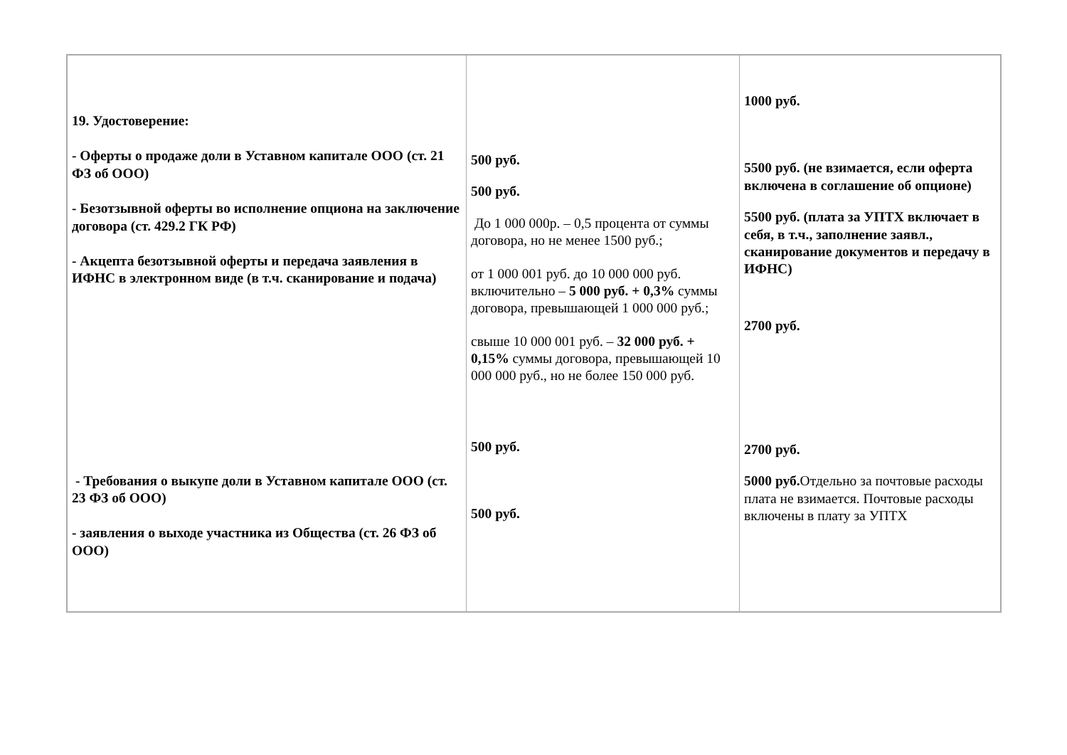| 19. Удостоверение: - Оферты о продаже доли в Уставном капитале ООО (ст. 21 ФЗ об ООО) - Безотзывной оферты во исполнение опциона на заключение договора (ст. 429.2 ГК РФ) - Акцепта безотзывной оферты и передача заявления в ИФНС в электронном виде (в т.ч. сканирование и подача) - Требования о выкупе доли в Уставном капитале ООО (ст. 23 ФЗ об ООО) - заявления о выходе участника из Общества (ст. 26 ФЗ об ООО) | 500 руб. 500 руб. До 1 000 000р. – 0,5 процента от суммы договора, но не менее 1500 руб.; от 1 000 001 руб. до 10 000 000 руб. включительно – 5 000 руб. + 0,3% суммы договора, превышающей 1 000 000 руб.; свыше 10 000 001 руб. – 32 000 руб. + 0,15% суммы договора, превышающей 10 000 000 руб., но не более 150 000 руб. 500 руб. 500 руб. | 1000 руб. 5500 руб. (не взимается, если оферта включена в соглашение об опционе) 5500 руб. (плата за УПТХ включает в себя, в т.ч., заполнение заявл., сканирование документов и передачу в ИФНС) 2700 руб. 2700 руб. 5000 руб. Отдельно за почтовые расходы плата не взимается. Почтовые расходы включены в плату за УПТХ |